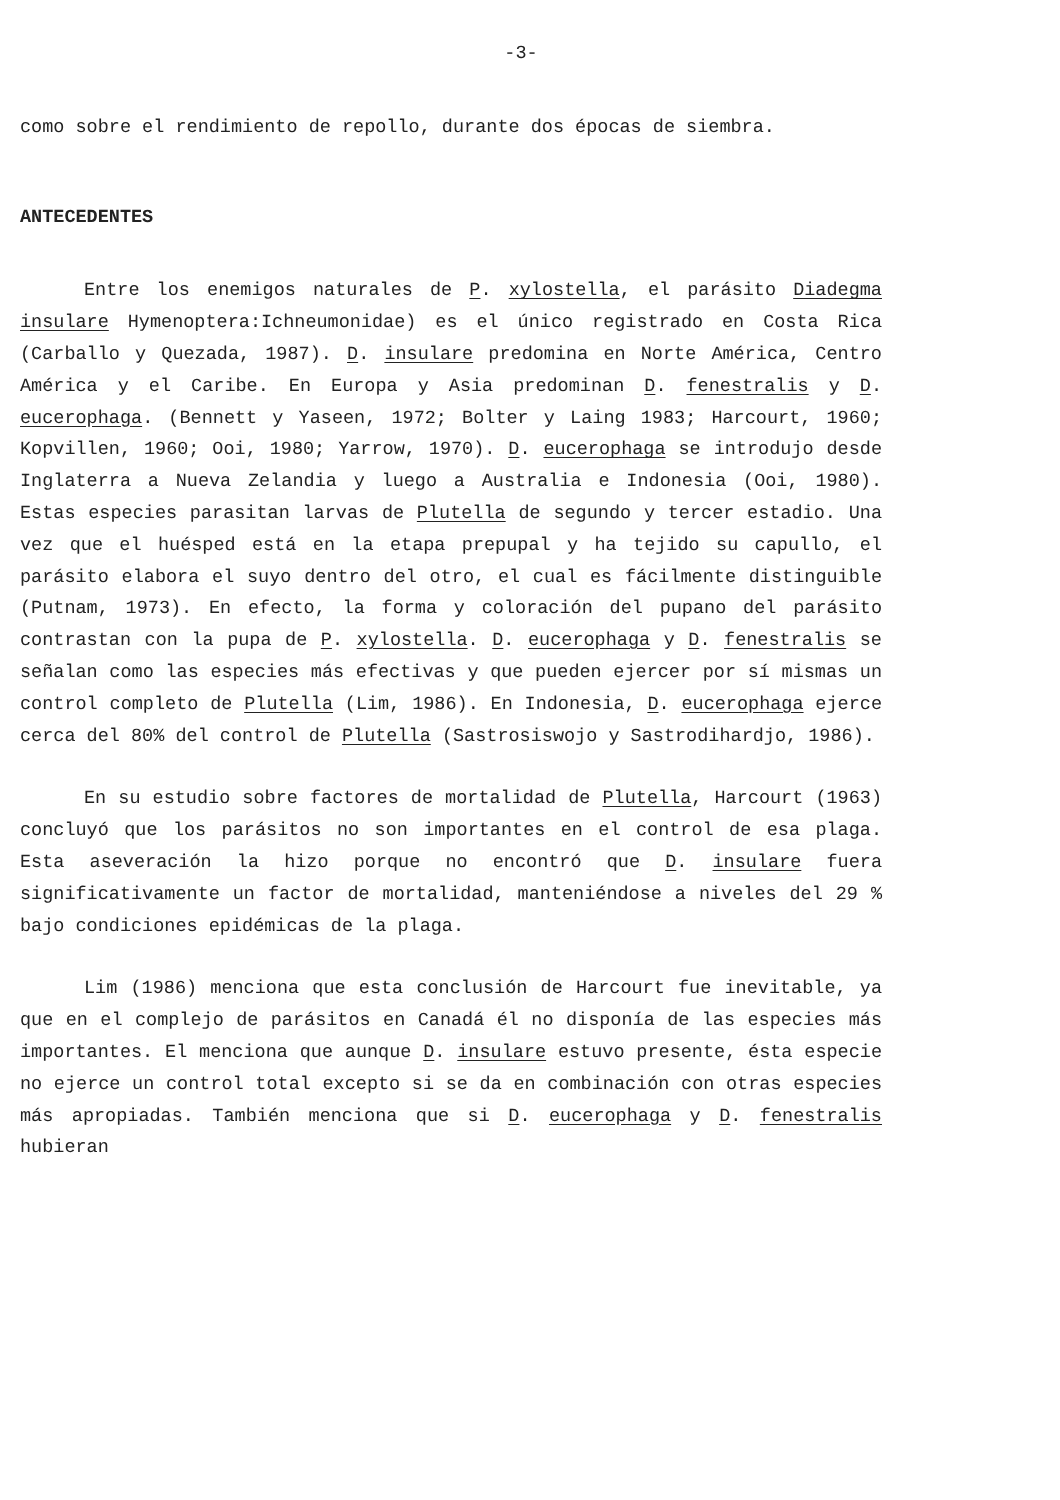-3-
como sobre el rendimiento de repollo, durante dos épocas de siembra.
ANTECEDENTES
Entre los enemigos naturales de P. xylostella, el parásito Diadegma insulare Hymenoptera:Ichneumonidae) es el único registrado en Costa Rica (Carballo y Quezada, 1987). D. insulare predomina en Norte América, Centro América y el Caribe. En Europa y Asia predominan D. fenestralis y D. eucerophaga. (Bennett y Yaseen, 1972; Bolter y Laing 1983; Harcourt, 1960; Kopvillen, 1960; Ooi, 1980; Yarrow, 1970). D. eucerophaga se introdujo desde Inglaterra a Nueva Zelandia y luego a Australia e Indonesia (Ooi, 1980). Estas especies parasitan larvas de Plutella de segundo y tercer estadio. Una vez que el huésped está en la etapa prepupal y ha tejido su capullo, el parásito elabora el suyo dentro del otro, el cual es fácilmente distinguible (Putnam, 1973). En efecto, la forma y coloración del pupano del parásito contrastan con la pupa de P. xylostella. D. eucerophaga y D. fenestralis se señalan como las especies más efectivas y que pueden ejercer por sí mismas un control completo de Plutella (Lim, 1986). En Indonesia, D. eucerophaga ejerce cerca del 80% del control de Plutella (Sastrosiswojo y Sastrodihardjo, 1986).
En su estudio sobre factores de mortalidad de Plutella, Harcourt (1963) concluyó que los parásitos no son importantes en el control de esa plaga. Esta aseveración la hizo porque no encontró que D. insulare fuera significativamente un factor de mortalidad, manteniéndose a niveles del 29 % bajo condiciones epidémicas de la plaga.
Lim (1986) menciona que esta conclusión de Harcourt fue inevitable, ya que en el complejo de parásitos en Canadá él no disponía de las especies más importantes. El menciona que aunque D. insulare estuvo presente, ésta especie no ejerce un control total excepto si se da en combinación con otras especies más apropiadas. También menciona que si D. eucerophaga y D. fenestralis hubieran